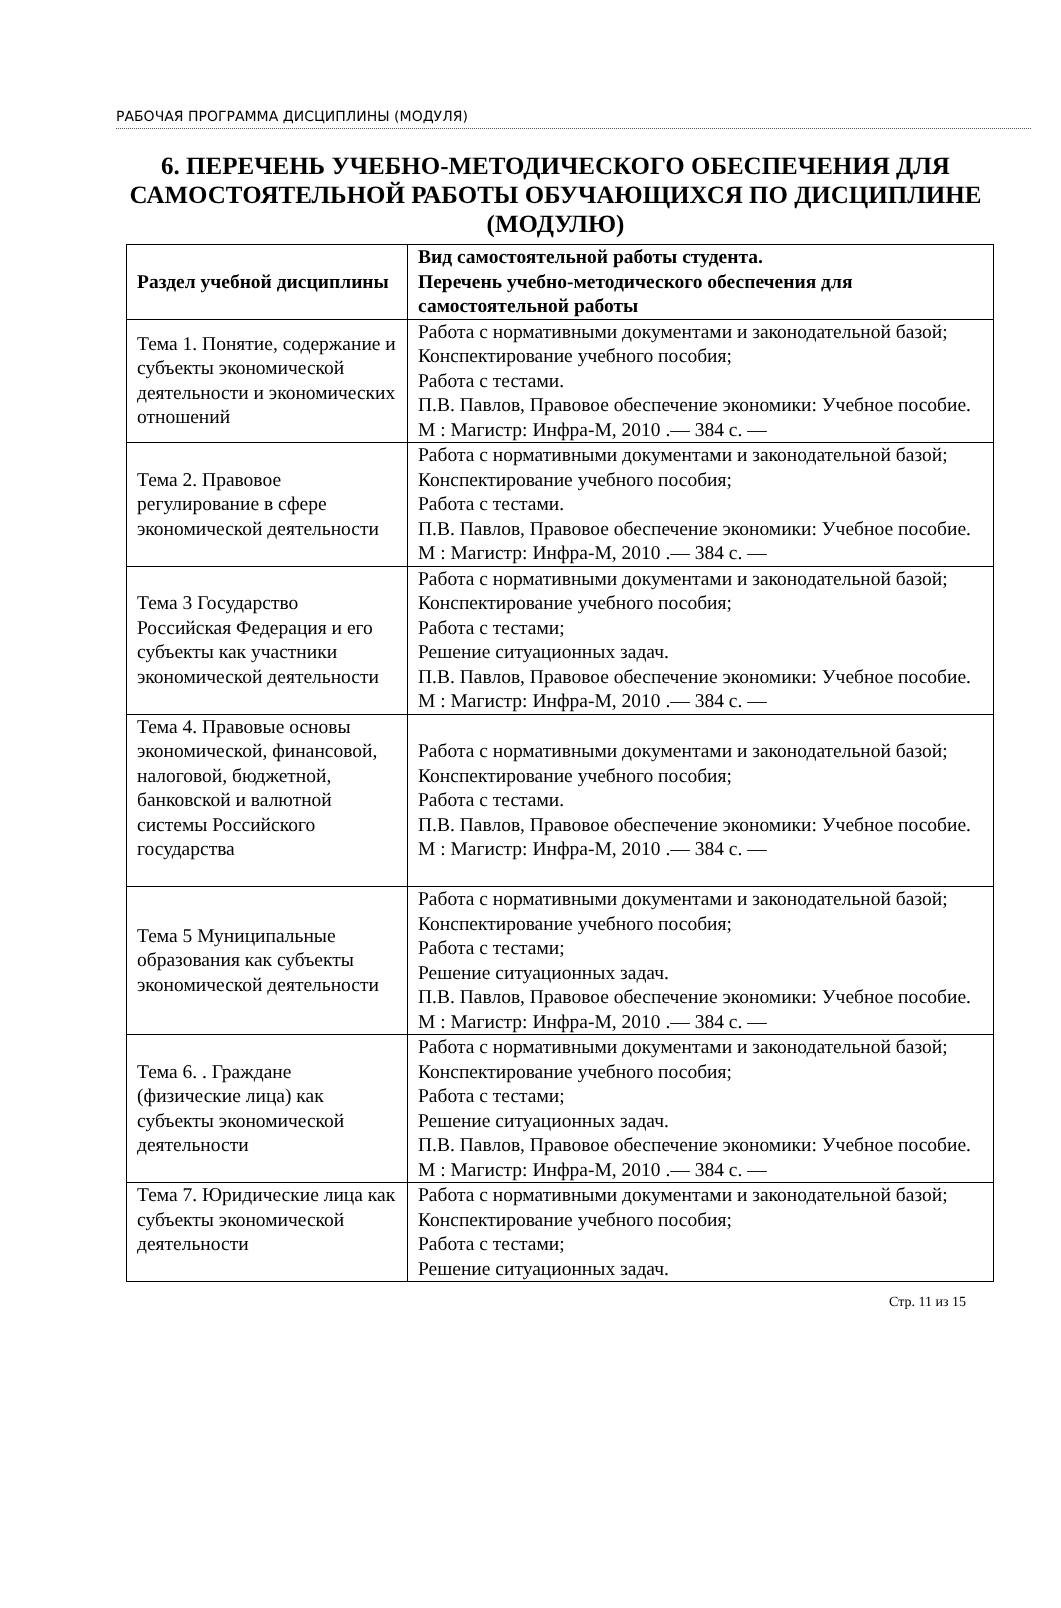РАБОЧАЯ ПРОГРАММА ДИСЦИПЛИНЫ (МОДУЛЯ)
6. ПЕРЕЧЕНЬ УЧЕБНО-МЕТОДИЧЕСКОГО ОБЕСПЕЧЕНИЯ ДЛЯ САМОСТОЯТЕЛЬНОЙ РАБОТЫ ОБУЧАЮЩИХСЯ ПО ДИСЦИПЛИНЕ (МОДУЛЮ)
| Раздел учебной дисциплины | Вид самостоятельной работы студента. Перечень учебно-методического обеспечения для самостоятельной работы |
| --- | --- |
| Тема 1. Понятие, содержание и субъекты экономической деятельности и экономических отношений | Работа с нормативными документами и законодательной базой; Конспектирование учебного пособия; Работа с тестами. П.В. Павлов, Правовое обеспечение экономики: Учебное пособие. М : Магистр: Инфра-М, 2010 .— 384 с. — |
| Тема 2. Правовое регулирование в сфере экономической деятельности | Работа с нормативными документами и законодательной базой; Конспектирование учебного пособия; Работа с тестами. П.В. Павлов, Правовое обеспечение экономики: Учебное пособие. М : Магистр: Инфра-М, 2010 .— 384 с. — |
| Тема 3 Государство Российская Федерация и его субъекты как участники экономической деятельности | Работа с нормативными документами и законодательной базой; Конспектирование учебного пособия; Работа с тестами; Решение ситуационных задач. П.В. Павлов, Правовое обеспечение экономики: Учебное пособие. М : Магистр: Инфра-М, 2010 .— 384 с. — |
| Тема 4. Правовые основы экономической, финансовой, налоговой, бюджетной, банковской и валютной системы Российского государства | Работа с нормативными документами и законодательной базой; Конспектирование учебного пособия; Работа с тестами. П.В. Павлов, Правовое обеспечение экономики: Учебное пособие. М : Магистр: Инфра-М, 2010 .— 384 с. — |
| Тема 5 Муниципальные образования как субъекты экономической деятельности | Работа с нормативными документами и законодательной базой; Конспектирование учебного пособия; Работа с тестами; Решение ситуационных задач. П.В. Павлов, Правовое обеспечение экономики: Учебное пособие. М : Магистр: Инфра-М, 2010 .— 384 с. — |
| Тема 6. . Граждане (физические лица) как субъекты экономической деятельности | Работа с нормативными документами и законодательной базой; Конспектирование учебного пособия; Работа с тестами; Решение ситуационных задач. П.В. Павлов, Правовое обеспечение экономики: Учебное пособие. М : Магистр: Инфра-М, 2010 .— 384 с. — |
| Тема 7. Юридические лица как субъекты экономической деятельности | Работа с нормативными документами и законодательной базой; Конспектирование учебного пособия; Работа с тестами; Решение ситуационных задач. |
Стр. 11 из 15